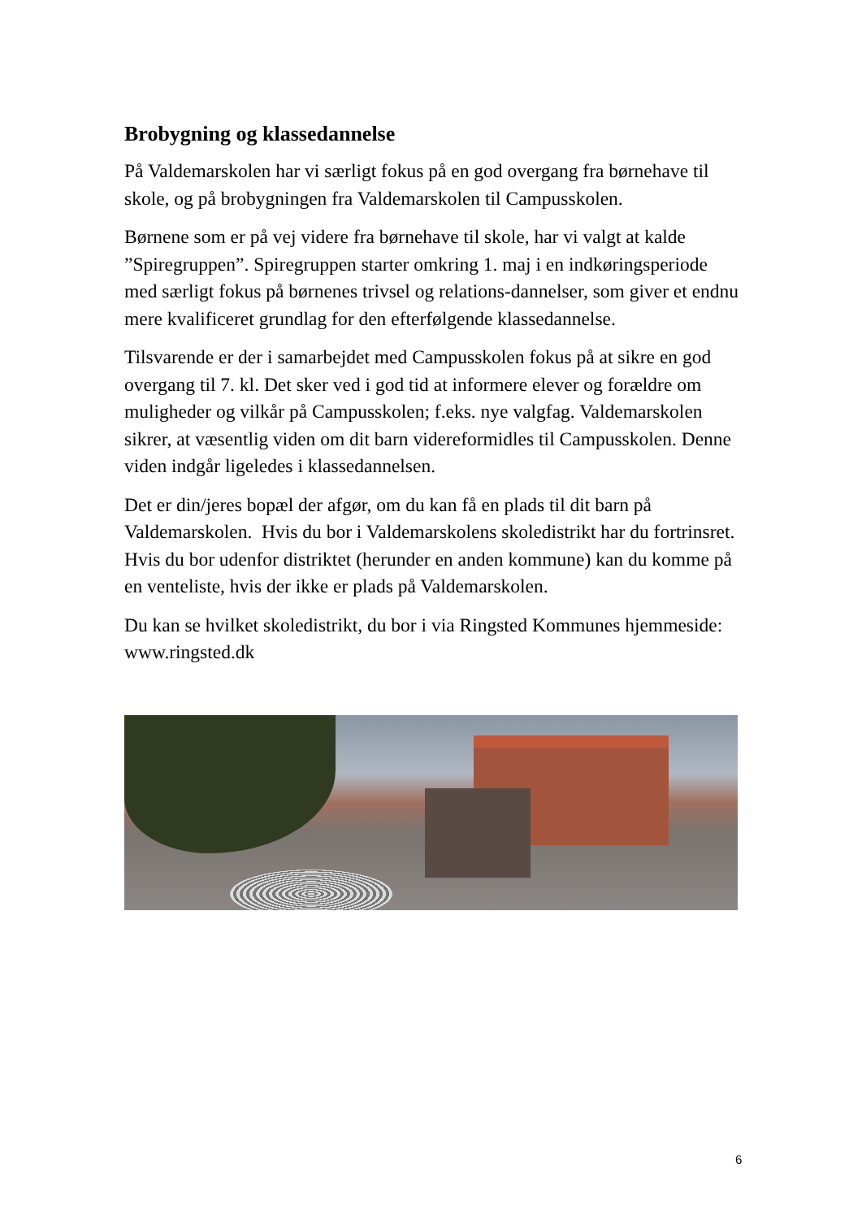Brobygning og klassedannelse
På Valdemarskolen har vi særligt fokus på en god overgang fra børnehave til skole, og på brobygningen fra Valdemarskolen til Campusskolen.
Børnene som er på vej videre fra børnehave til skole, har vi valgt at kalde ”Spiregruppen”. Spiregruppen starter omkring 1. maj i en indkøringsperiode med særligt fokus på børnenes trivsel og relations-dannelser, som giver et endnu mere kvalificeret grundlag for den efterfølgende klassedannelse.
Tilsvarende er der i samarbejdet med Campusskolen fokus på at sikre en god overgang til 7. kl. Det sker ved i god tid at informere elever og forældre om muligheder og vilkår på Campusskolen; f.eks. nye valgfag. Valdemarskolen sikrer, at væsentlig viden om dit barn videreformidles til Campusskolen. Denne viden indgår ligeledes i klassedannelsen.
Det er din/jeres bopæl der afgør, om du kan få en plads til dit barn på Valdemarskolen. Hvis du bor i Valdemarskolens skoledistrikt har du fortrinsret. Hvis du bor udenfor distriktet (herunder en anden kommune) kan du komme på en venteliste, hvis der ikke er plads på Valdemarskolen.
Du kan se hvilket skoledistrikt, du bor i via Ringsted Kommunes hjemmeside: www.ringsted.dk
6